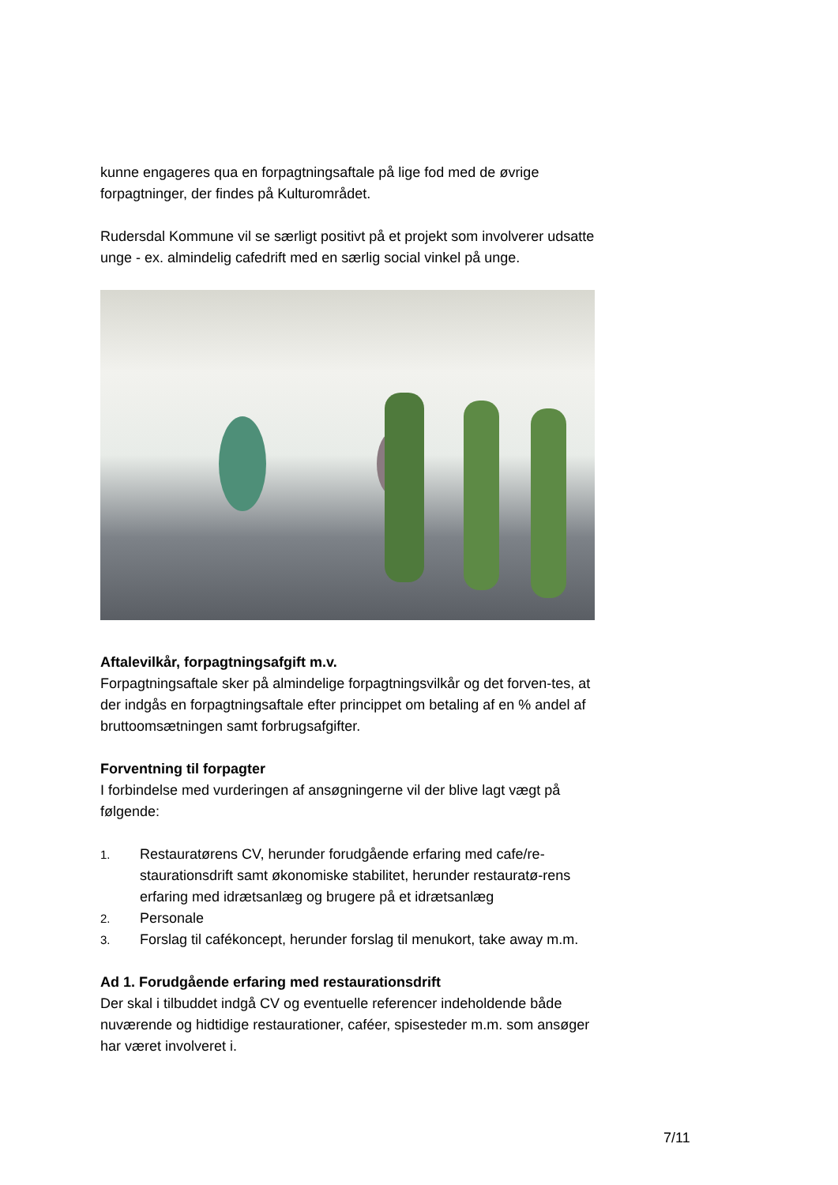kunne engageres qua en forpagtningsaftale på lige fod med de øvrige forpagtninger, der findes på Kulturområdet.
Rudersdal Kommune vil se særligt positivt på et projekt som involverer udsatte unge - ex. almindelig cafedrift med en særlig social vinkel på unge.
Aftalevilkår, forpagtningsafgift m.v.
Forpagtningsaftale sker på almindelige forpagtningsvilkår og det forven-tes, at der indgås en forpagtningsaftale efter princippet om betaling af en % andel af bruttoomsætningen samt forbrugsafgifter.
Forventning til forpagter
I forbindelse med vurderingen af ansøgningerne vil der blive lagt vægt på følgende:
1.
Restauratørens CV, herunder forudgående erfaring med cafe/re-staurationsdrift samt økonomiske stabilitet, herunder restauratø-rens erfaring med idrætsanlæg og brugere på et idrætsanlæg
2.
Personale
3.
Forslag til cafékoncept, herunder forslag til menukort, take away m.m.
Ad 1. Forudgående erfaring med restaurationsdrift
Der skal i tilbuddet indgå CV og eventuelle referencer indeholdende både nuværende og hidtidige restaurationer, caféer, spisesteder m.m. som ansøger har været involveret i.
7/11